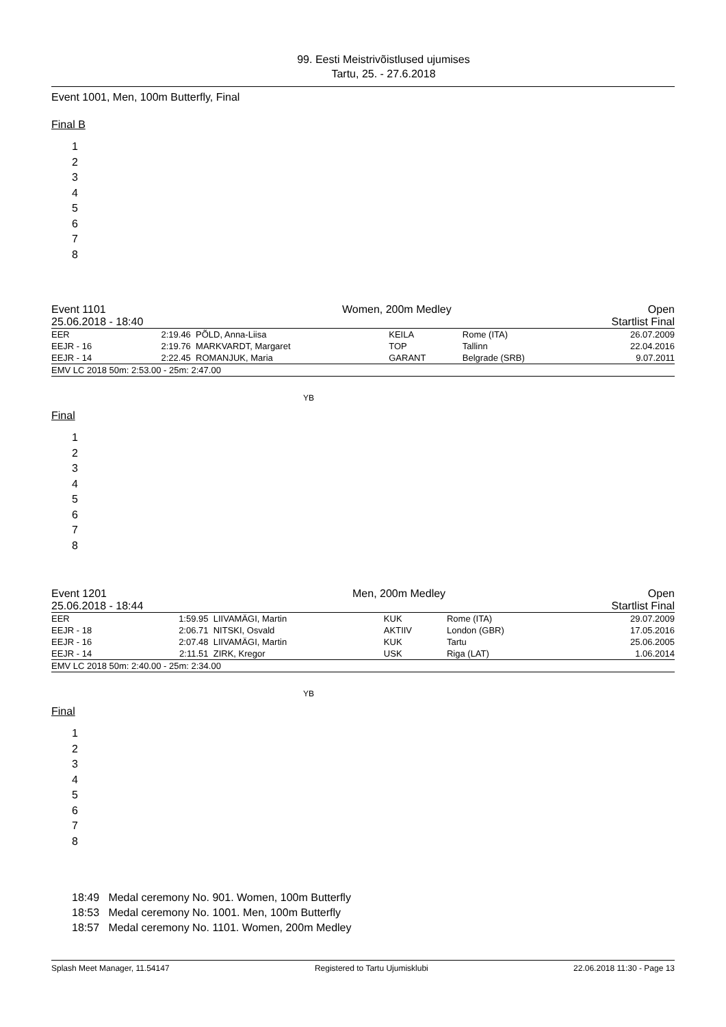99. Eesti Meistrivõistlused ujumises
Tartu, 25. - 27.6.2018
Event 1001, Men, 100m Butterfly, Final
Final B
1
2
3
4
5
6
7
8
| Event 1101 | Women, 200m Medley | Open |
| 25.06.2018 - 18:40 | | Startlist Final |
| EER | 2:19.46 | PÕLD, Anna-Liisa | KEILA | Rome (ITA) | 26.07.2009 |
| EEJR - 16 | 2:19.76 | MARKVARDT, Margaret | TOP | Tallinn | 22.04.2016 |
| EEJR - 14 | 2:22.45 | ROMANJUK, Maria | GARANT | Belgrade (SRB) | 9.07.2011 |
| EMV LC 2018 50m: 2:53.00 - 25m: 2:47.00 | | | | | |
YB
Final
1
2
3
4
5
6
7
8
| Event 1201 | Men, 200m Medley | Open |
| 25.06.2018 - 18:44 | | Startlist Final |
| EER | 1:59.95 | LIIVAMÄGI, Martin | KUK | Rome (ITA) | 29.07.2009 |
| EEJR - 18 | 2:06.71 | NITSKI, Osvald | AKTIIV | London (GBR) | 17.05.2016 |
| EEJR - 16 | 2:07.48 | LIIVAMÄGI, Martin | KUK | Tartu | 25.06.2005 |
| EEJR - 14 | 2:11.51 | ZIRK, Kregor | USK | Riga (LAT) | 1.06.2014 |
| EMV LC 2018 50m: 2:40.00 - 25m: 2:34.00 | | | | | |
YB
Final
1
2
3
4
5
6
7
8
18:49 Medal ceremony No. 901. Women, 100m Butterfly
18:53 Medal ceremony No. 1001. Men, 100m Butterfly
18:57 Medal ceremony No. 1101. Women, 200m Medley
Splash Meet Manager, 11.54147 Registered to Tartu Ujumisklubi 22.06.2018 11:30 - Page 13